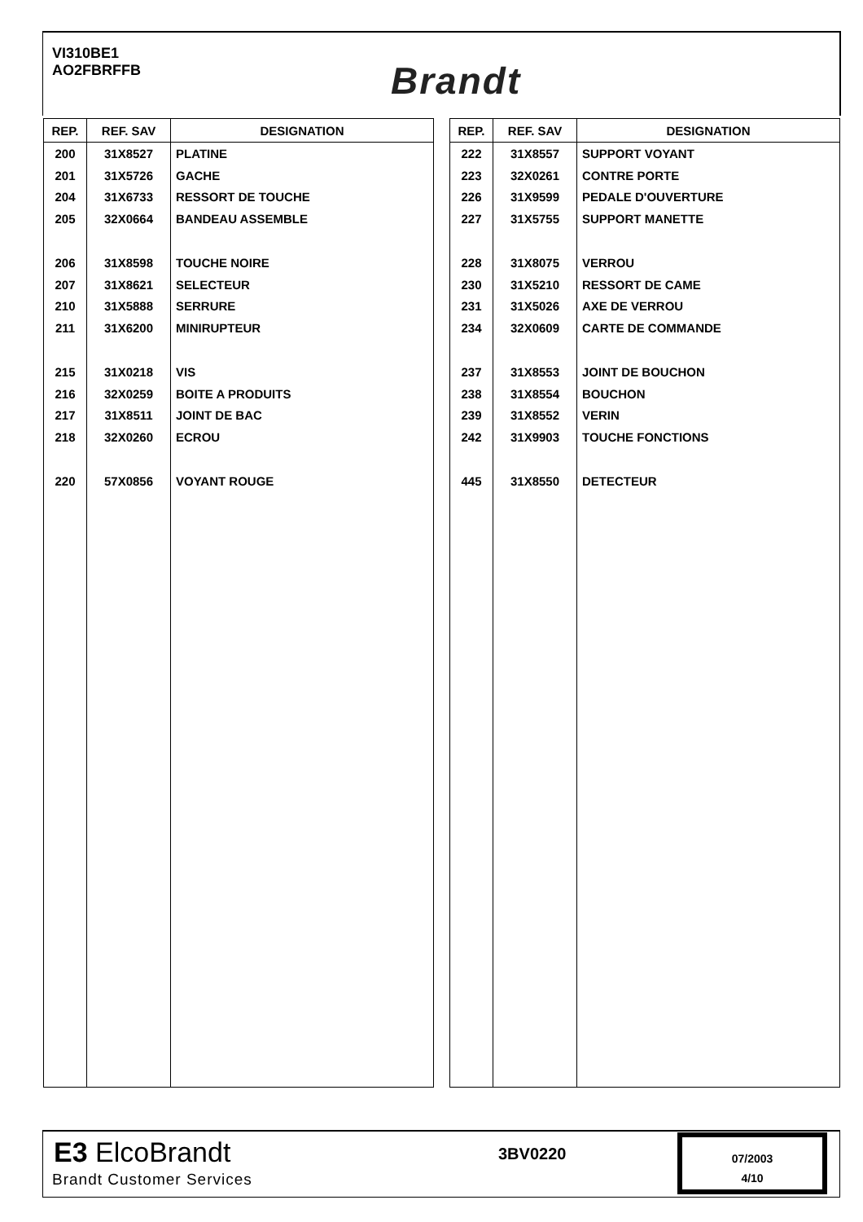VI310BE1
AO2FBRFFB
Brandt
| REP. | REF. SAV | DESIGNATION |
| --- | --- | --- |
| 200 | 31X8527 | PLATINE |
| 201 | 31X5726 | GACHE |
| 204 | 31X6733 | RESSORT DE TOUCHE |
| 205 | 32X0664 | BANDEAU ASSEMBLE |
| 206 | 31X8598 | TOUCHE NOIRE |
| 207 | 31X8621 | SELECTEUR |
| 210 | 31X5888 | SERRURE |
| 211 | 31X6200 | MINIRUPTEUR |
| 215 | 31X0218 | VIS |
| 216 | 32X0259 | BOITE A PRODUITS |
| 217 | 31X8511 | JOINT DE BAC |
| 218 | 32X0260 | ECROU |
| 220 | 57X0856 | VOYANT ROUGE |
| REP. | REF. SAV | DESIGNATION |
| --- | --- | --- |
| 222 | 31X8557 | SUPPORT VOYANT |
| 223 | 32X0261 | CONTRE PORTE |
| 226 | 31X9599 | PEDALE D'OUVERTURE |
| 227 | 31X5755 | SUPPORT MANETTE |
| 228 | 31X8075 | VERROU |
| 230 | 31X5210 | RESSORT DE CAME |
| 231 | 31X5026 | AXE DE VERROU |
| 234 | 32X0609 | CARTE DE COMMANDE |
| 237 | 31X8553 | JOINT DE BOUCHON |
| 238 | 31X8554 | BOUCHON |
| 239 | 31X8552 | VERIN |
| 242 | 31X9903 | TOUCHE FONCTIONS |
| 445 | 31X8550 | DETECTEUR |
E3 ElcoBrandt
Brandt Customer Services
3BV0220
07/2003
4/10